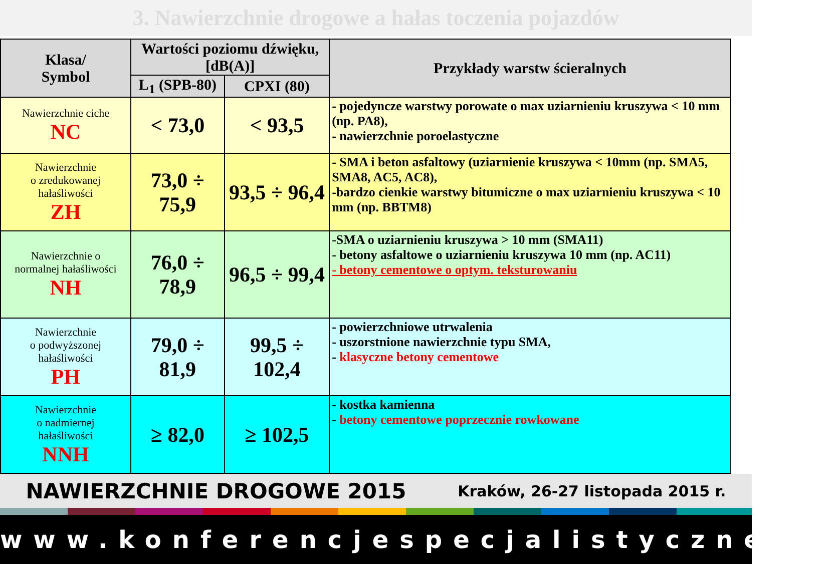3. Nawierzchnie drogowe a hałas toczenia pojazdów
| Klasa/ Symbol | Wartości poziomu dźwięku, [dB(A)] | | Przykłady warstw ścieralnych |
| --- | --- | --- | --- |
| | L<sub>1</sub> (SPB-80) | CPXI (80) | |
| Nawierzchnie ciche NC | < 73,0 | < 93,5 | - pojedyncze warstwy porowate o max uziarnieniu kruszywa < 10 mm (np. PA8), - nawierzchnie poroelastyczne |
| Nawierzchnie o zredukowanej hałaśliwości ZH | 73,0 ÷ 75,9 | 93,5 ÷ 96,4 | - SMA i beton asfaltowy (uziarnienie kruszywa < 10mm (np. SMA5, SMA8, AC5, AC8), -bardzo cienkie warstwy bitumiczne o max uziarnieniu kruszywa < 10 mm (np. BBTM8) |
| Nawierzchnie o normalnej hałaśliwości NH | 76,0 ÷ 78,9 | 96,5 ÷ 99,4 | -SMA o uziarnieniu kruszywa > 10 mm (SMA11) - betony asfaltowe o uziarnieniu kruszywa 10 mm (np. AC11) - betony cementowe o optym. teksturowaniu |
| Nawierzchnie o podwyższonej hałaśliwości PH | 79,0 ÷ 81,9 | 99,5 ÷ 102,4 | - powierzchniowe utrwalenia - uszorstnione nawierzchnie typu SMA, - klasyczne betony cementowe |
| Nawierzchnie o nadmiernej hałaśliwości NNH | ≥ 82,0 | ≥ 102,5 | - kostka kamienna - betony cementowe poprzecznie rowkowane |
NAWIERZCHNIE DROGOWE 2015 Kraków, 26-27 listopada 2015 r.
www.konferencjespecjalistyczne.pl